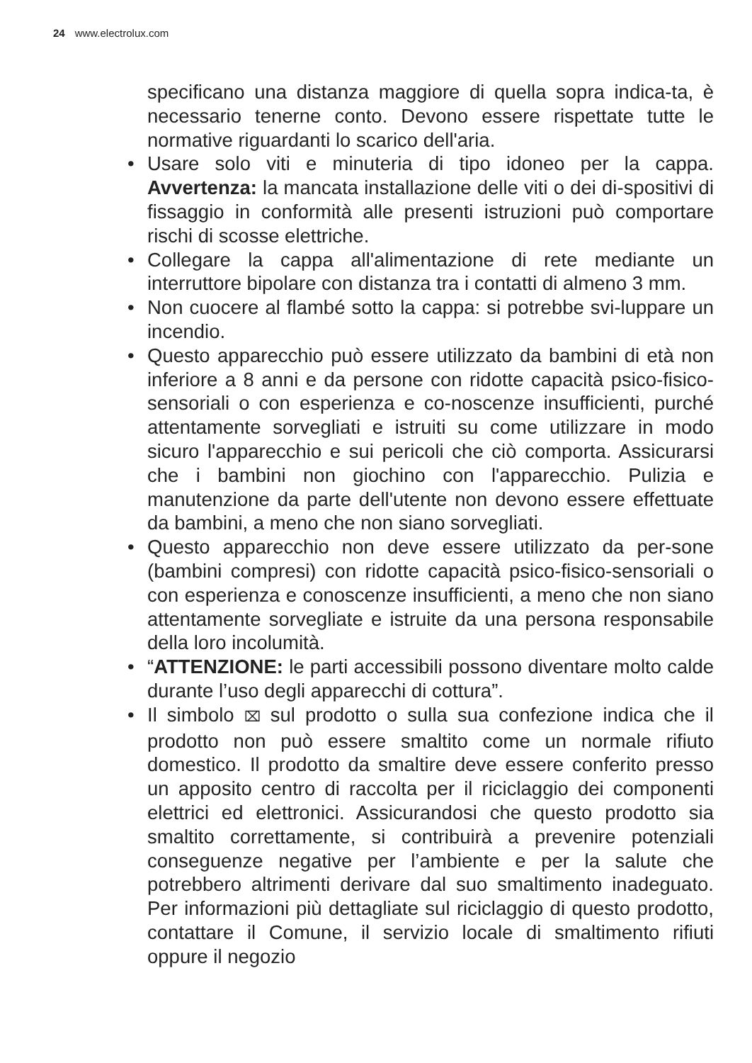24 www.electrolux.com
specificano una distanza maggiore di quella sopra indica-ta, è necessario tenerne conto. Devono essere rispettate tutte le normative riguardanti lo scarico dell'aria.
• Usare solo viti e minuteria di tipo idoneo per la cappa. Avvertenza: la mancata installazione delle viti o dei di-spositivi di fissaggio in conformità alle presenti istruzioni può comportare rischi di scosse elettriche.
• Collegare la cappa all'alimentazione di rete mediante un interruttore bipolare con distanza tra i contatti di almeno 3 mm.
• Non cuocere al flambé sotto la cappa: si potrebbe svi-luppare un incendio.
• Questo apparecchio può essere utilizzato da bambini di età non inferiore a 8 anni e da persone con ridotte capacità psico-fisico-sensoriali o con esperienza e co-noscenze insufficienti, purché attentamente sorvegliati e istruiti su come utilizzare in modo sicuro l'apparecchio e sui pericoli che ciò comporta. Assicurarsi che i bambini non giochino con l'apparecchio. Pulizia e manutenzione da parte dell'utente non devono essere effettuate da bambini, a meno che non siano sorvegliati.
• Questo apparecchio non deve essere utilizzato da per-sone (bambini compresi) con ridotte capacità psico-fisico-sensoriali o con esperienza e conoscenze insufficienti, a meno che non siano attentamente sorvegliate e istruite da una persona responsabile della loro incolumità.
• “ATTENZIONE: le parti accessibili possono diventare molto calde durante l’uso degli apparecchi di cottura”.
• Il simbolo ⌧ sul prodotto o sulla sua confezione indica che il prodotto non può essere smaltito come un normale rifiuto domestico. Il prodotto da smaltire deve essere conferito presso un apposito centro di raccolta per il riciclaggio dei componenti elettrici ed elettronici. Assicurandosi che questo prodotto sia smaltito correttamente, si contribuirà a prevenire potenziali conseguenze negative per l’ambiente e per la salute che potrebbero altrimenti derivare dal suo smaltimento inadeguato. Per informazioni più dettagliate sul riciclaggio di questo prodotto, contattare il Comune, il servizio locale di smaltimento rifiuti oppure il negozio